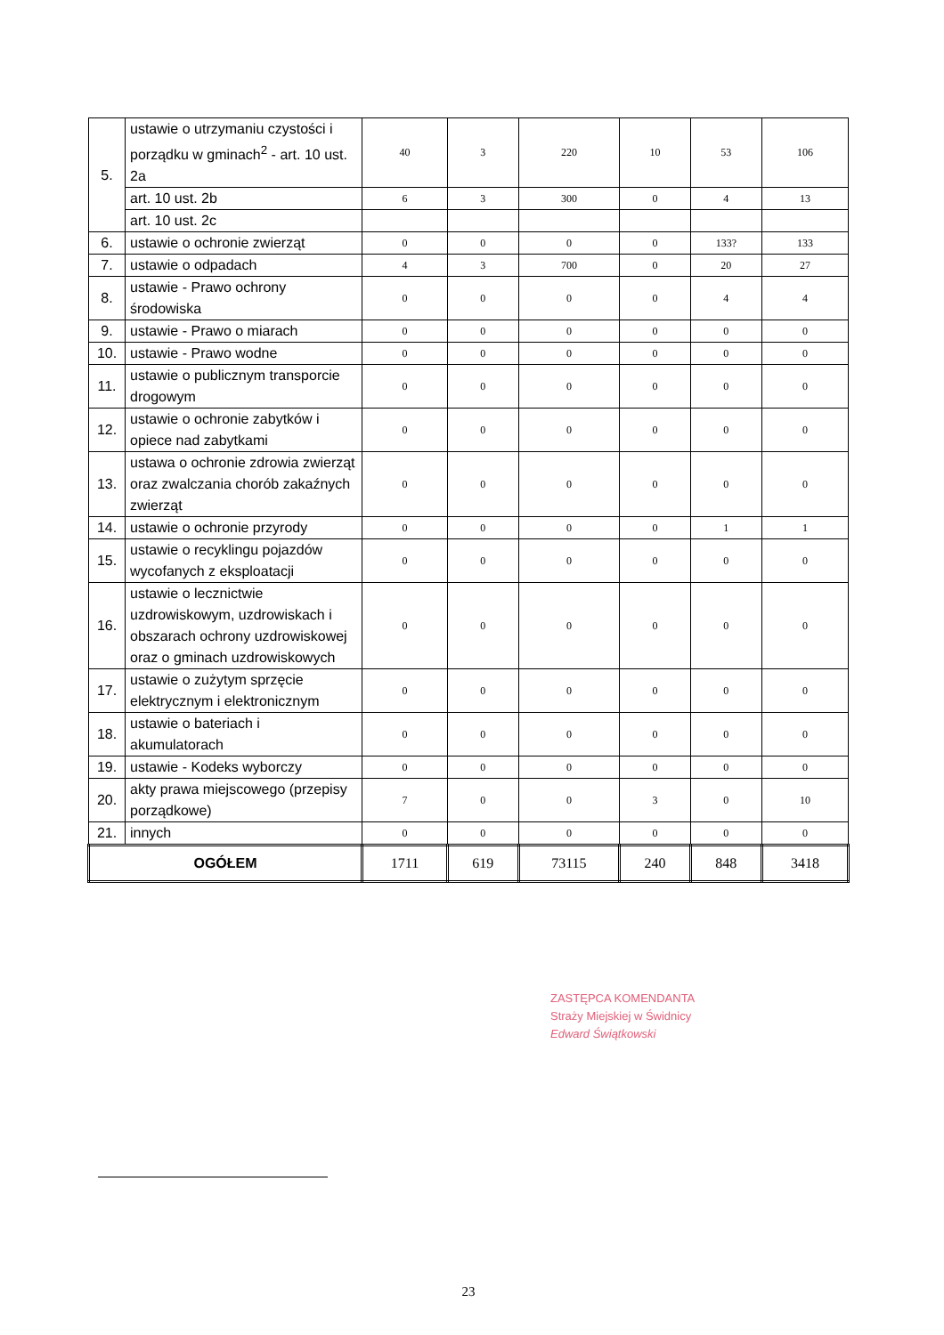| 5. | ustawie o utrzymaniu czystości i porządku w gminach<sup>2</sup> - art. 10 ust. 2a | 40 | 3 | 220 | 10 | 53 | 106 |
| | art. 10 ust. 2b | 6 | 3 | 300 | 0 | 4 | 13 |
| | art. 10 ust. 2c | | | | | | |
| 6. | ustawie o ochronie zwierząt | 0 | 0 | 0 | 0 | 133? | 133 |
| 7. | ustawie o odpadach | 4 | 3 | 700 | 0 | 20 | 27 |
| 8. | ustawie - Prawo ochrony środowiska | 0 | 0 | 0 | 0 | 4 | 4 |
| 9. | ustawie - Prawo o miarach | 0 | 0 | 0 | 0 | 0 | 0 |
| 10. | ustawie - Prawo wodne | 0 | 0 | 0 | 0 | 0 | 0 |
| 11. | ustawie o publicznym transporcie drogowym | 0 | 0 | 0 | 0 | 0 | 0 |
| 12. | ustawie o ochronie zabytków i opiece nad zabytkami | 0 | 0 | 0 | 0 | 0 | 0 |
| 13. | ustawa o ochronie zdrowia zwierząt oraz zwalczania chorób zakaźnych zwierząt | 0 | 0 | 0 | 0 | 0 | 0 |
| 14. | ustawie o ochronie przyrody | 0 | 0 | 0 | 0 | 1 | 1 |
| 15. | ustawie o recyklingu pojazdów wycofanych z eksploatacji | 0 | 0 | 0 | 0 | 0 | 0 |
| 16. | ustawie o lecznictwie uzdrowiskowym, uzdrowiskach i obszarach ochrony uzdrowiskowej oraz o gminach uzdrowiskowych | 0 | 0 | 0 | 0 | 0 | 0 |
| 17. | ustawie o zużytym sprzęcie elektrycznym i elektronicznym | 0 | 0 | 0 | 0 | 0 | 0 |
| 18. | ustawie o bateriach i akumulatorach | 0 | 0 | 0 | 0 | 0 | 0 |
| 19. | ustawie - Kodeks wyborczy | 0 | 0 | 0 | 0 | 0 | 0 |
| 20. | akty prawa miejscowego (przepisy porządkowe) | 7 | 0 | 0 | 3 | 0 | 10 |
| 21. | innych | 0 | 0 | 0 | 0 | 0 | 0 |
| OGÓŁEM | | 1711 | 619 | 73115 | 240 | 848 | 3418 |
ZASTĘPCA KOMENDANTA
Straży Miejskiej w Świdnicy
Edward Świątkowski
23